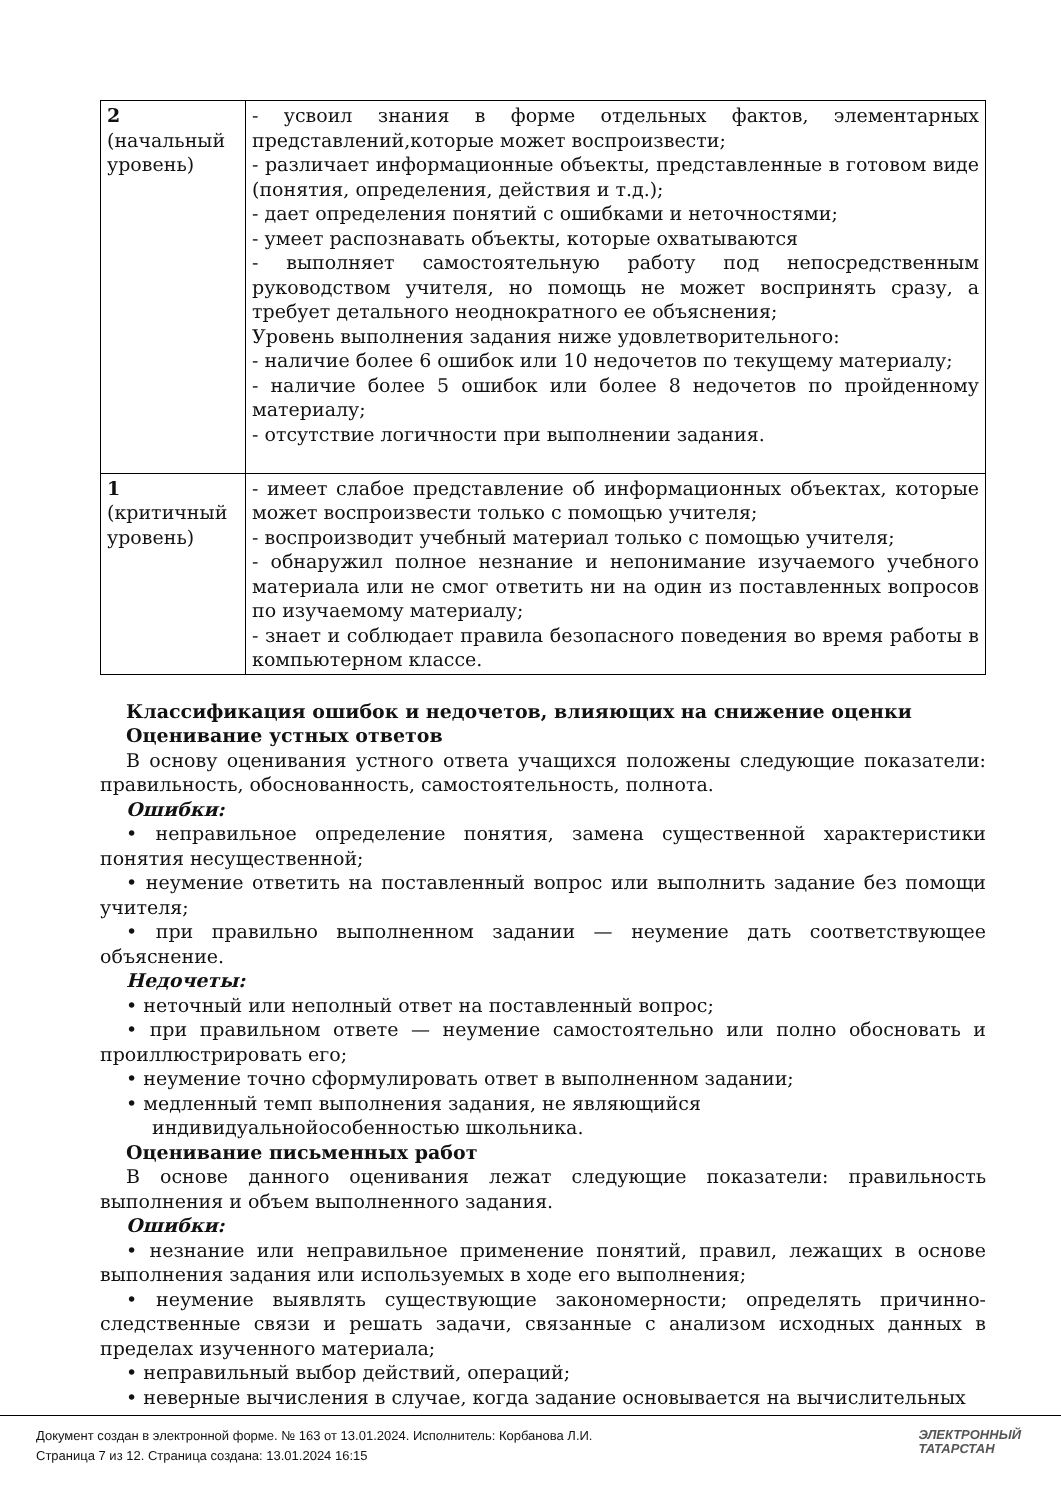| 2 (начальный уровень) | - усвоил знания в форме отдельных фактов, элементарных представлений,которые может воспроизвести; - различает информационные объекты, представленные в готовом виде (понятия, определения, действия и т.д.); - дает определения понятий с ошибками и неточностями; - умеет распознавать объекты, которые охватываются - выполняет самостоятельную работу под непосредственным руководством учителя, но помощь не может воспринять сразу, а требует детального неоднократного ее объяснения; Уровень выполнения задания ниже удовлетворительного: - наличие более 6 ошибок или 10 недочетов по текущему материалу; - наличие более 5 ошибок или более 8 недочетов по пройденному материалу; - отсутствие логичности при выполнении задания. |
| 1 (критичный уровень) | - имеет слабое представление об информационных объектах, которые может воспроизвести только с помощью учителя; - воспроизводит учебный материал только с помощью учителя; - обнаружил полное незнание и непонимание изучаемого учебного материала или не смог ответить ни на один из поставленных вопросов по изучаемому материалу; - знает и соблюдает правила безопасного поведения во время работы в компьютерном классе. |
Классификация ошибок и недочетов, влияющих на снижение оценки
Оценивание устных ответов
В основу оценивания устного ответа учащихся положены следующие показатели: правильность, обоснованность, самостоятельность, полнота.
Ошибки:
• неправильное определение понятия, замена существенной характеристики понятия несущественной;
• неумение ответить на поставленный вопрос или выполнить задание без помощи учителя;
• при правильно выполненном задании — неумение дать соответствующее объяснение.
Недочеты:
• неточный или неполный ответ на поставленный вопрос;
• при правильном ответе — неумение самостоятельно или полно обосновать и проиллюстрировать его;
• неумение точно сформулировать ответ в выполненном задании;
• медленный темп выполнения задания, не являющийся
индивидуальнойособенностью школьника.
Оценивание письменных работ
В основе данного оценивания лежат следующие показатели: правильность выполнения и объем выполненного задания.
Ошибки:
• незнание или неправильное применение понятий, правил, лежащих в основе выполнения задания или используемых в ходе его выполнения;
• неумение выявлять существующие закономерности; определять причинно-следственные связи и решать задачи, связанные с анализом исходных данных в пределах изученного материала;
• неправильный выбор действий, операций;
• неверные вычисления в случае, когда задание основывается на вычислительных
Документ создан в электронной форме. № 163 от 13.01.2024. Исполнитель: Корбанова Л.И.
Страница 7 из 12. Страница создана: 13.01.2024 16:15
ЭЛЕКТРОННЫЙ
ТАТАРСТАН